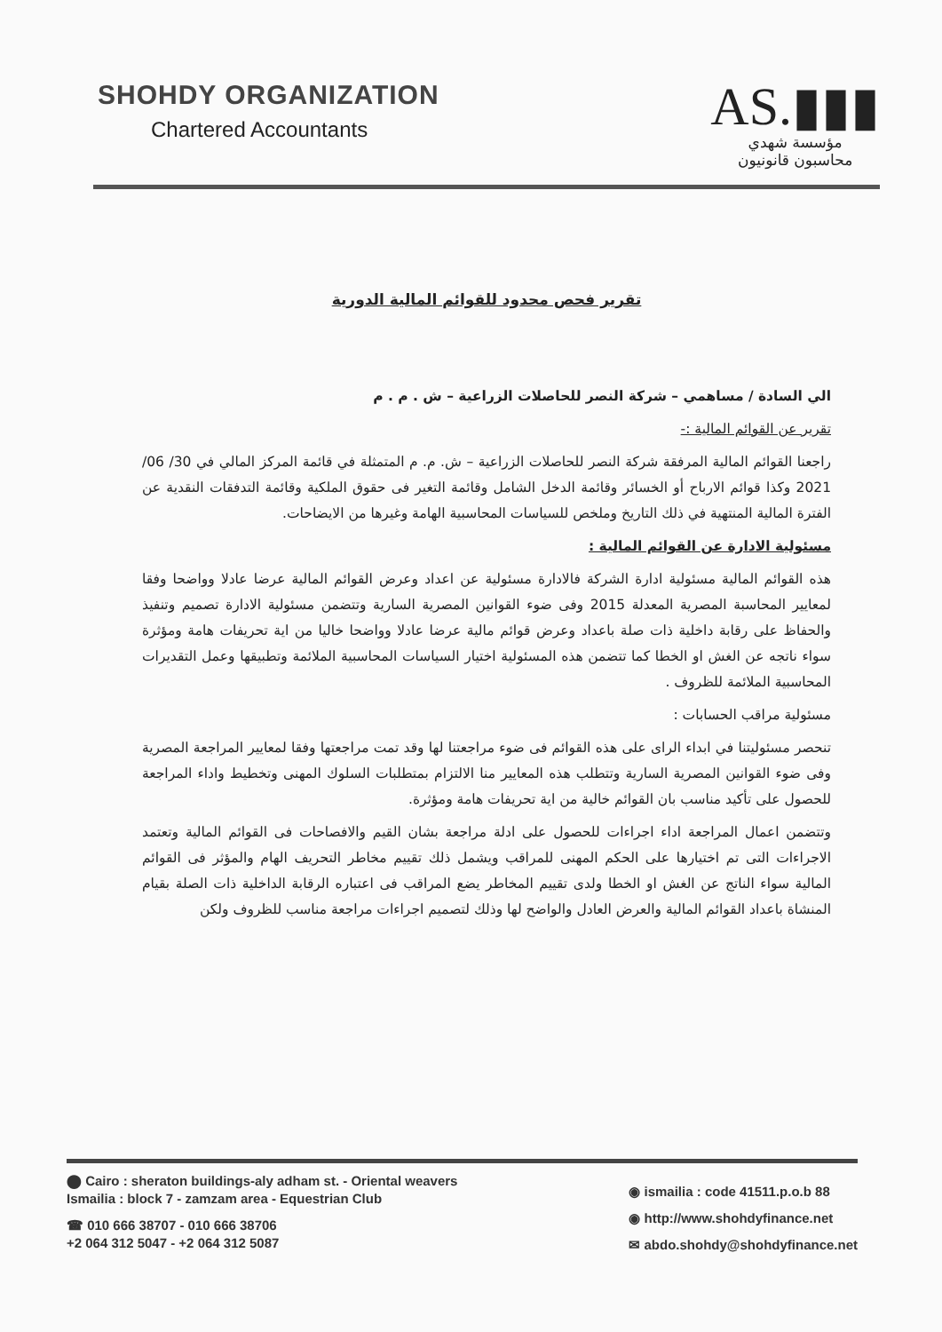SHOHDY ORGANIZATION
Chartered Accountants
AS.▮▮▮
مؤسسة شهدي
محاسبون قانونيون
تقرير فحص محدود للقوائم المالية الدورية
الي السادة / مساهمي – شركة النصر للحاصلات الزراعية – ش . م . م
تقرير عن القوائم المالية :-
راجعنا القوائم المالية المرفقة شركة النصر للحاصلات الزراعية – ش. م. م المتمثلة في قائمة المركز المالي في 30/ 06/ 2021 وكذا قوائم الارباح أو الخسائر وقائمة الدخل الشامل وقائمة التغير فى حقوق الملكية وقائمة التدفقات النقدية عن الفترة المالية المنتهية في ذلك التاريخ وملخص للسياسات المحاسبية الهامة وغيرها من الايضاحات.
مسئولية الادارة عن القوائم المالية :
هذه القوائم المالية مسئولية ادارة الشركة فالادارة مسئولية عن اعداد وعرض القوائم المالية عرضا عادلا وواضحا وفقا لمعايير المحاسبة المصرية المعدلة 2015 وفى ضوء القوانين المصرية السارية وتتضمن مسئولية الادارة تصميم وتنفيذ والحفاظ على رقابة داخلية ذات صلة باعداد وعرض قوائم مالية عرضا عادلا وواضحا خاليا من اية تحريفات هامة ومؤثرة سواء ناتجه عن الغش او الخطا كما تتضمن هذه المسئولية اختيار السياسات المحاسبية الملائمة وتطبيقها وعمل التقديرات المحاسبية الملائمة للظروف .
مسئولية مراقب الحسابات :
تنحصر مسئوليتنا في ابداء الراى على هذه القوائم فى ضوء مراجعتنا لها وقد تمت مراجعتها وفقا لمعايير المراجعة المصرية وفى ضوء القوانين المصرية السارية وتتطلب هذه المعايير منا الالتزام بمتطلبات السلوك المهنى وتخطيط واداء المراجعة للحصول على تأكيد مناسب بان القوائم خالية من اية تحريفات هامة ومؤثرة.
وتتضمن اعمال المراجعة اداء اجراءات للحصول على ادلة مراجعة بشان القيم والافصاحات فى القوائم المالية وتعتمد الاجراءات التى تم اختيارها على الحكم المهنى للمراقب ويشمل ذلك تقييم مخاطر التحريف الهام والمؤثر فى القوائم المالية سواء الناتج عن الغش او الخطا ولدى تقييم المخاطر يضع المراقب فى اعتباره الرقابة الداخلية ذات الصلة بقيام المنشاة باعداد القوائم المالية والعرض العادل والواضح لها وذلك لتصميم اجراءات مراجعة مناسب للظروف ولكن
⬤ Cairo : sheraton buildings-aly adham st. - Oriental weavers
Ismailia : block 7 - zamzam area - Equestrian Club
☎ 010 666 38707 - 010 666 38706
+2 064 312 5047 - +2 064 312 5087
◉ ismailia : code 41511.p.o.b 88
◉ http://www.shohdyfinance.net
✉ abdo.shohdy@shohdyfinance.net